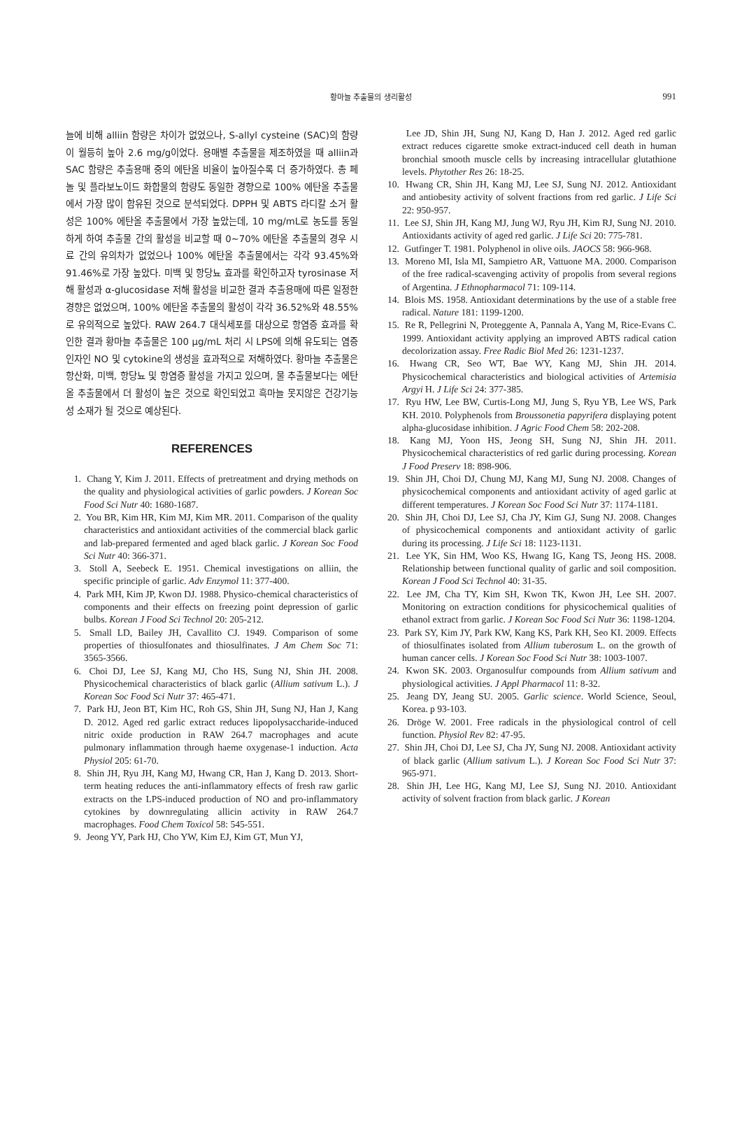황마늘 추출물의 생리활성
991
늘에 비해 alliin 함량은 차이가 없었으나, S-allyl cysteine (SAC)의 함량이 월등히 높아 2.6 mg/g이었다. 용매별 추출물을 제조하였을 때 alliin과 SAC 함량은 추출용매 중의 에탄올 비율이 높아질수록 더 증가하였다. 총 페놀 및 플라보노이드 화합물의 함량도 동일한 경향으로 100% 에탄올 추출물에서 가장 많이 함유된 것으로 분석되었다. DPPH 및 ABTS 라디칼 소거 활성은 100% 에탄올 추출물에서 가장 높았는데, 10 mg/mL로 농도를 동일하게 하여 추출물 간의 활성을 비교할 때 0~70% 에탄올 추출물의 경우 시료 간의 유의차가 없었으나 100% 에탄올 추출물에서는 각각 93.45%와 91.46%로 가장 높았다. 미백 및 항당뇨 효과를 확인하고자 tyrosinase 저해 활성과 α-glucosidase 저해 활성을 비교한 결과 추출용매에 따른 일정한 경향은 없었으며, 100% 에탄올 추출물의 활성이 각각 36.52%와 48.55%로 유의적으로 높았다. RAW 264.7 대식세포를 대상으로 항염증 효과를 확인한 결과 황마늘 추출물은 100 μg/mL 처리 시 LPS에 의해 유도되는 염증 인자인 NO 및 cytokine의 생성을 효과적으로 저해하였다. 황마늘 추출물은 항산화, 미백, 항당뇨 및 항염증 활성을 가지고 있으며, 물 추출물보다는 에탄올 추출물에서 더 활성이 높은 것으로 확인되었고 흑마늘 못지않은 건강기능성 소재가 될 것으로 예상된다.
REFERENCES
1. Chang Y, Kim J. 2011. Effects of pretreatment and drying methods on the quality and physiological activities of garlic powders. J Korean Soc Food Sci Nutr 40: 1680-1687.
2. You BR, Kim HR, Kim MJ, Kim MR. 2011. Comparison of the quality characteristics and antioxidant activities of the commercial black garlic and lab-prepared fermented and aged black garlic. J Korean Soc Food Sci Nutr 40: 366-371.
3. Stoll A, Seebeck E. 1951. Chemical investigations on alliin, the specific principle of garlic. Adv Enzymol 11: 377-400.
4. Park MH, Kim JP, Kwon DJ. 1988. Physico-chemical characteristics of components and their effects on freezing point depression of garlic bulbs. Korean J Food Sci Technol 20: 205-212.
5. Small LD, Bailey JH, Cavallito CJ. 1949. Comparison of some properties of thiosulfonates and thiosulfinates. J Am Chem Soc 71: 3565-3566.
6. Choi DJ, Lee SJ, Kang MJ, Cho HS, Sung NJ, Shin JH. 2008. Physicochemical characteristics of black garlic (Allium sativum L.). J Korean Soc Food Sci Nutr 37: 465-471.
7. Park HJ, Jeon BT, Kim HC, Roh GS, Shin JH, Sung NJ, Han J, Kang D. 2012. Aged red garlic extract reduces lipopolysaccharide-induced nitric oxide production in RAW 264.7 macrophages and acute pulmonary inflammation through haeme oxygenase-1 induction. Acta Physiol 205: 61-70.
8. Shin JH, Ryu JH, Kang MJ, Hwang CR, Han J, Kang D. 2013. Short-term heating reduces the anti-inflammatory effects of fresh raw garlic extracts on the LPS-induced production of NO and pro-inflammatory cytokines by downregulating allicin activity in RAW 264.7 macrophages. Food Chem Toxicol 58: 545-551.
9. Jeong YY, Park HJ, Cho YW, Kim EJ, Kim GT, Mun YJ,
Lee JD, Shin JH, Sung NJ, Kang D, Han J. 2012. Aged red garlic extract reduces cigarette smoke extract-induced cell death in human bronchial smooth muscle cells by increasing intracellular glutathione levels. Phytother Res 26: 18-25.
10. Hwang CR, Shin JH, Kang MJ, Lee SJ, Sung NJ. 2012. Antioxidant and antiobesity activity of solvent fractions from red garlic. J Life Sci 22: 950-957.
11. Lee SJ, Shin JH, Kang MJ, Jung WJ, Ryu JH, Kim RJ, Sung NJ. 2010. Antioxidants activity of aged red garlic. J Life Sci 20: 775-781.
12. Gutfinger T. 1981. Polyphenol in olive oils. JAOCS 58: 966-968.
13. Moreno MI, Isla MI, Sampietro AR, Vattuone MA. 2000. Comparison of the free radical-scavenging activity of propolis from several regions of Argentina. J Ethnopharmacol 71: 109-114.
14. Blois MS. 1958. Antioxidant determinations by the use of a stable free radical. Nature 181: 1199-1200.
15. Re R, Pellegrini N, Proteggente A, Pannala A, Yang M, Rice-Evans C. 1999. Antioxidant activity applying an improved ABTS radical cation decolorization assay. Free Radic Biol Med 26: 1231-1237.
16. Hwang CR, Seo WT, Bae WY, Kang MJ, Shin JH. 2014. Physicochemical characteristics and biological activities of Artemisia Argyi H. J Life Sci 24: 377-385.
17. Ryu HW, Lee BW, Curtis-Long MJ, Jung S, Ryu YB, Lee WS, Park KH. 2010. Polyphenols from Broussonetia papyrifera displaying potent alpha-glucosidase inhibition. J Agric Food Chem 58: 202-208.
18. Kang MJ, Yoon HS, Jeong SH, Sung NJ, Shin JH. 2011. Physicochemical characteristics of red garlic during processing. Korean J Food Preserv 18: 898-906.
19. Shin JH, Choi DJ, Chung MJ, Kang MJ, Sung NJ. 2008. Changes of physicochemical components and antioxidant activity of aged garlic at different temperatures. J Korean Soc Food Sci Nutr 37: 1174-1181.
20. Shin JH, Choi DJ, Lee SJ, Cha JY, Kim GJ, Sung NJ. 2008. Changes of physicochemical components and antioxidant activity of garlic during its processing. J Life Sci 18: 1123-1131.
21. Lee YK, Sin HM, Woo KS, Hwang IG, Kang TS, Jeong HS. 2008. Relationship between functional quality of garlic and soil composition. Korean J Food Sci Technol 40: 31-35.
22. Lee JM, Cha TY, Kim SH, Kwon TK, Kwon JH, Lee SH. 2007. Monitoring on extraction conditions for physicochemical qualities of ethanol extract from garlic. J Korean Soc Food Sci Nutr 36: 1198-1204.
23. Park SY, Kim JY, Park KW, Kang KS, Park KH, Seo KI. 2009. Effects of thiosulfinates isolated from Allium tuberosum L. on the growth of human cancer cells. J Korean Soc Food Sci Nutr 38: 1003-1007.
24. Kwon SK. 2003. Organosulfur compounds from Allium sativum and physiological activities. J Appl Pharmacol 11: 8-32.
25. Jeang DY, Jeang SU. 2005. Garlic science. World Science, Seoul, Korea. p 93-103.
26. Dröge W. 2001. Free radicals in the physiological control of cell function. Physiol Rev 82: 47-95.
27. Shin JH, Choi DJ, Lee SJ, Cha JY, Sung NJ. 2008. Antioxidant activity of black garlic (Allium sativum L.). J Korean Soc Food Sci Nutr 37: 965-971.
28. Shin JH, Lee HG, Kang MJ, Lee SJ, Sung NJ. 2010. Antioxidant activity of solvent fraction from black garlic. J Korean